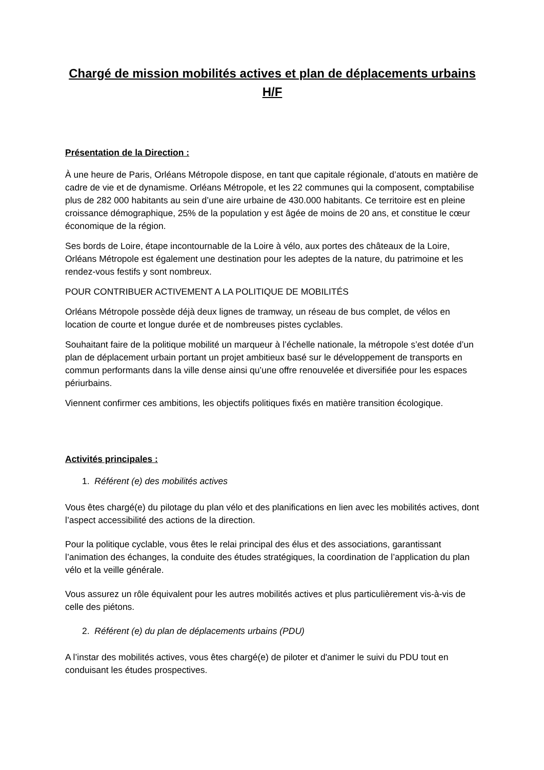Chargé de mission mobilités actives et plan de déplacements urbains H/F
Présentation de la Direction :
À une heure de Paris, Orléans Métropole dispose, en tant que capitale régionale, d’atouts en matière de cadre de vie et de dynamisme. Orléans Métropole, et les 22 communes qui la composent, comptabilise plus de 282 000 habitants au sein d’une aire urbaine de 430.000 habitants. Ce territoire est en pleine croissance démographique, 25% de la population y est âgée de moins de 20 ans, et constitue le cœur économique de la région.
Ses bords de Loire, étape incontournable de la Loire à vélo, aux portes des châteaux de la Loire, Orléans Métropole est également une destination pour les adeptes de la nature, du patrimoine et les rendez-vous festifs y sont nombreux.
POUR CONTRIBUER ACTIVEMENT A LA POLITIQUE DE MOBILITÉS
Orléans Métropole possède déjà deux lignes de tramway, un réseau de bus complet, de vélos en location de courte et longue durée et de nombreuses pistes cyclables.
Souhaitant faire de la politique mobilité un marqueur à l’échelle nationale, la métropole s’est dotée d’un plan de déplacement urbain portant un projet ambitieux basé sur le développement de transports en commun performants dans la ville dense ainsi qu’une offre renouvelée et diversifiée pour les espaces périurbains.
Viennent confirmer ces ambitions, les objectifs politiques fixés en matière transition écologique.
Activités principales :
1. Référent (e) des mobilités actives
Vous êtes chargé(e) du pilotage du plan vélo et des planifications en lien avec les mobilités actives, dont l’aspect accessibilité des actions de la direction.
Pour la politique cyclable, vous êtes le relai principal des élus et des associations, garantissant l’animation des échanges, la conduite des études stratégiques, la coordination de l’application du plan vélo et la veille générale.
Vous assurez un rôle équivalent pour les autres mobilités actives et plus particulièrement vis-à-vis de celle des piétons.
2. Référent (e) du plan de déplacements urbains (PDU)
A l’instar des mobilités actives, vous êtes chargé(e) de piloter et d'animer le suivi du PDU tout en conduisant les études prospectives.